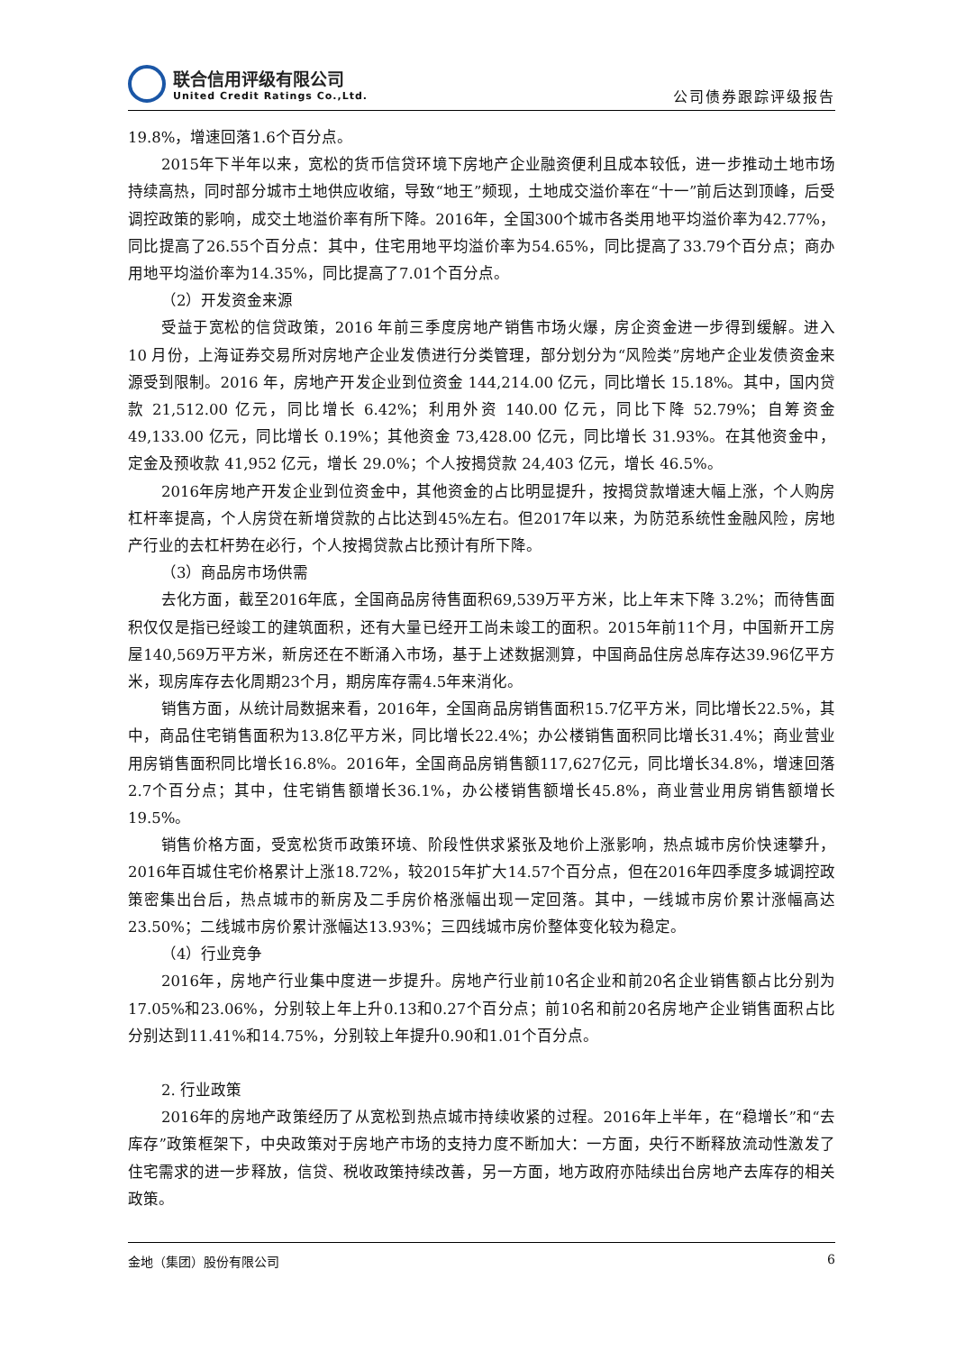联合信用评级有限公司
United Credit Ratings Co.,Ltd.
公司债券跟踪评级报告
19.8%，增速回落1.6个百分点。
2015年下半年以来，宽松的货币信贷环境下房地产企业融资便利且成本较低，进一步推动土地市场持续高热，同时部分城市土地供应收缩，导致“地王”频现，土地成交溢价率在“十一”前后达到顶峰，后受调控政策的影响，成交土地溢价率有所下降。2016年，全国300个城市各类用地平均溢价率为42.77%，同比提高了26.55个百分点：其中，住宅用地平均溢价率为54.65%，同比提高了33.79个百分点；商办用地平均溢价率为14.35%，同比提高了7.01个百分点。
（2）开发资金来源
受益于宽松的信贷政策，2016 年前三季度房地产销售市场火爆，房企资金进一步得到缓解。进入 10 月份，上海证券交易所对房地产企业发债进行分类管理，部分划分为“风险类”房地产企业发债资金来源受到限制。2016 年，房地产开发企业到位资金 144,214.00 亿元，同比增长 15.18%。其中，国内贷款 21,512.00 亿元，同比增长 6.42%；利用外资 140.00 亿元，同比下降 52.79%；自筹资金 49,133.00 亿元，同比增长 0.19%；其他资金 73,428.00 亿元，同比增长 31.93%。在其他资金中，定金及预收款 41,952 亿元，增长 29.0%；个人按揭贷款 24,403 亿元，增长 46.5%。
2016年房地产开发企业到位资金中，其他资金的占比明显提升，按揭贷款增速大幅上涨，个人购房杠杆率提高，个人房贷在新增贷款的占比达到45%左右。但2017年以来，为防范系统性金融风险，房地产行业的去杠杆势在必行，个人按揭贷款占比预计有所下降。
（3）商品房市场供需
去化方面，截至2016年底，全国商品房待售面积69,539万平方米，比上年末下降 3.2%；而待售面积仅仅是指已经竣工的建筑面积，还有大量已经开工尚未竣工的面积。2015年前11个月，中国新开工房屋140,569万平方米，新房还在不断涌入市场，基于上述数据测算，中国商品住房总库存达39.96亿平方米，现房库存去化周期23个月，期房库存需4.5年来消化。
销售方面，从统计局数据来看，2016年，全国商品房销售面积15.7亿平方米，同比增长22.5%，其中，商品住宅销售面积为13.8亿平方米，同比增长22.4%；办公楼销售面积同比增长31.4%；商业营业用房销售面积同比增长16.8%。2016年，全国商品房销售额117,627亿元，同比增长34.8%，增速回落2.7个百分点；其中，住宅销售额增长36.1%，办公楼销售额增长45.8%，商业营业用房销售额增长19.5%。
销售价格方面，受宽松货币政策环境、阶段性供求紧张及地价上涨影响，热点城市房价快速攀升，2016年百城住宅价格累计上涨18.72%，较2015年扩大14.57个百分点，但在2016年四季度多城调控政策密集出台后，热点城市的新房及二手房价格涨幅出现一定回落。其中，一线城市房价累计涨幅高达23.50%；二线城市房价累计涨幅达13.93%；三四线城市房价整体变化较为稳定。
（4）行业竞争
2016年，房地产行业集中度进一步提升。房地产行业前10名企业和前20名企业销售额占比分别为17.05%和23.06%，分别较上年上升0.13和0.27个百分点；前10名和前20名房地产企业销售面积占比分别达到11.41%和14.75%，分别较上年提升0.90和1.01个百分点。
2. 行业政策
2016年的房地产政策经历了从宽松到热点城市持续收紧的过程。2016年上半年，在“稳增长”和“去库存”政策框架下，中央政策对于房地产市场的支持力度不断加大：一方面，央行不断释放流动性激发了住宅需求的进一步释放，信贷、税收政策持续改善，另一方面，地方政府亦陆续出台房地产去库存的相关政策。
金地（集团）股份有限公司 6